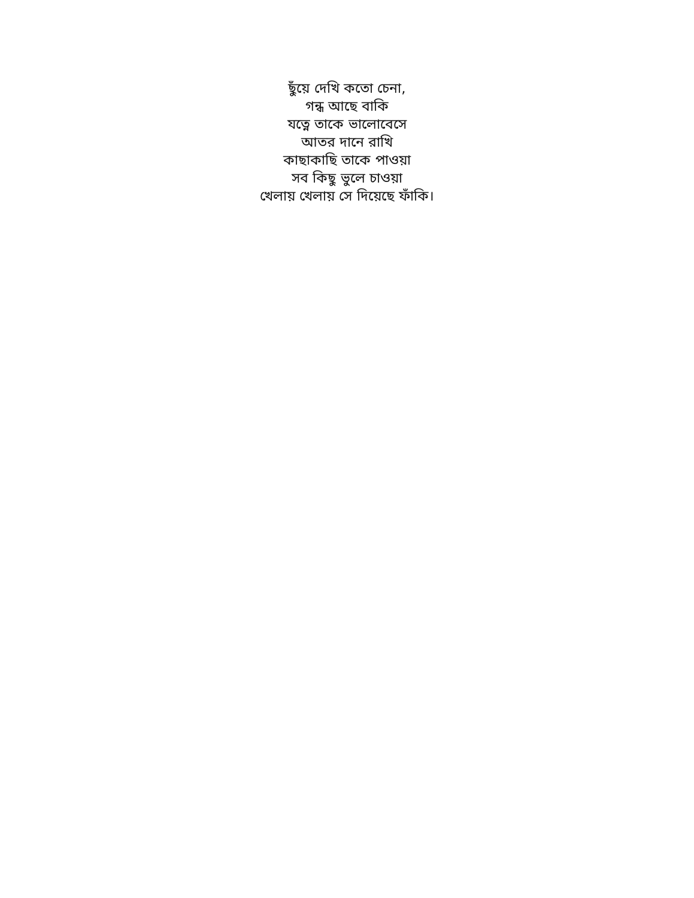ছুঁয়ে দেখি কতো চেনা,
গন্ধ আছে বাকি
যত্নে তাকে ভালোবেসে
আতর দানে রাখি
কাছাকাছি তাকে পাওয়া
সব কিছু ভুলে চাওয়া
খেলায় খেলায় সে দিয়েছে ফাঁকি।